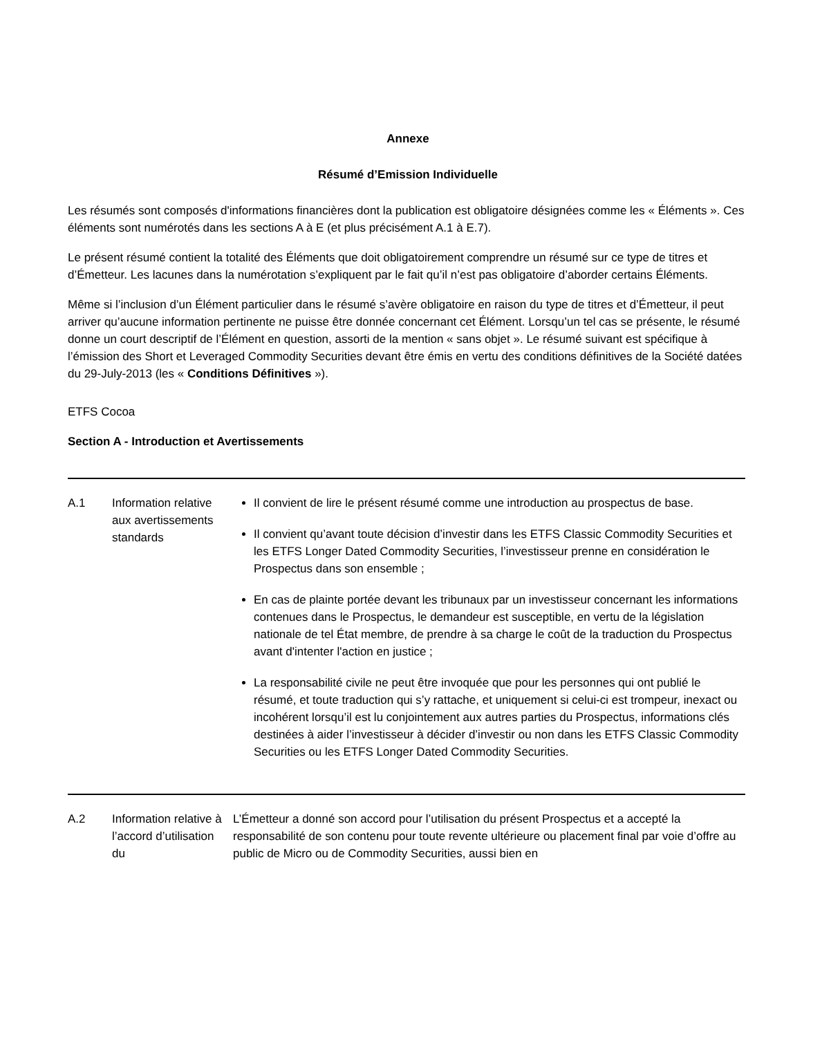Annexe
Résumé d’Emission Individuelle
Les résumés sont composés d'informations financières dont la publication est obligatoire désignées comme les « Éléments ». Ces éléments sont numérotés dans les sections A à E (et plus précisément A.1 à E.7).
Le présent résumé contient la totalité des Éléments que doit obligatoirement comprendre un résumé sur ce type de titres et d’Émetteur. Les lacunes dans la numérotation s’expliquent par le fait qu’il n’est pas obligatoire d’aborder certains Éléments.
Même si l’inclusion d’un Élément particulier dans le résumé s’avère obligatoire en raison du type de titres et d’Émetteur, il peut arriver qu’aucune information pertinente ne puisse être donnée concernant cet Élément. Lorsqu’un tel cas se présente, le résumé donne un court descriptif de l’Élément en question, assorti de la mention « sans objet ». Le résumé suivant est spécifique à l’émission des Short et Leveraged Commodity Securities devant être émis en vertu des conditions définitives de la Société datées du 29-July-2013 (les « Conditions Définitives »).
ETFS Cocoa
Section A - Introduction et Avertissements
| A.1 | Information relative aux avertissements standards | Il convient de lire le présent résumé comme une introduction au prospectus de base. Il convient qu’avant toute décision d’investir dans les ETFS Classic Commodity Securities et les ETFS Longer Dated Commodity Securities, l’investisseur prenne en considération le Prospectus dans son ensemble ; En cas de plainte portée devant les tribunaux par un investisseur concernant les informations contenues dans le Prospectus, le demandeur est susceptible, en vertu de la législation nationale de tel État membre, de prendre à sa charge le coût de la traduction du Prospectus avant d'intenter l'action en justice ; La responsabilité civile ne peut être invoquée que pour les personnes qui ont publié le résumé, et toute traduction qui s’y rattache, et uniquement si celui-ci est trompeur, inexact ou incohérent lorsqu’il est lu conjointement aux autres parties du Prospectus, informations clés destinées à aider l’investisseur à décider d’investir ou non dans les ETFS Classic Commodity Securities ou les ETFS Longer Dated Commodity Securities. |
| A.2 | Information relative à l’accord d’utilisation du | L’Émetteur a donné son accord pour l’utilisation du présent Prospectus et a accepté la responsabilité de son contenu pour toute revente ultérieure ou placement final par voie d’offre au public de Micro ou de Commodity Securities, aussi bien en |